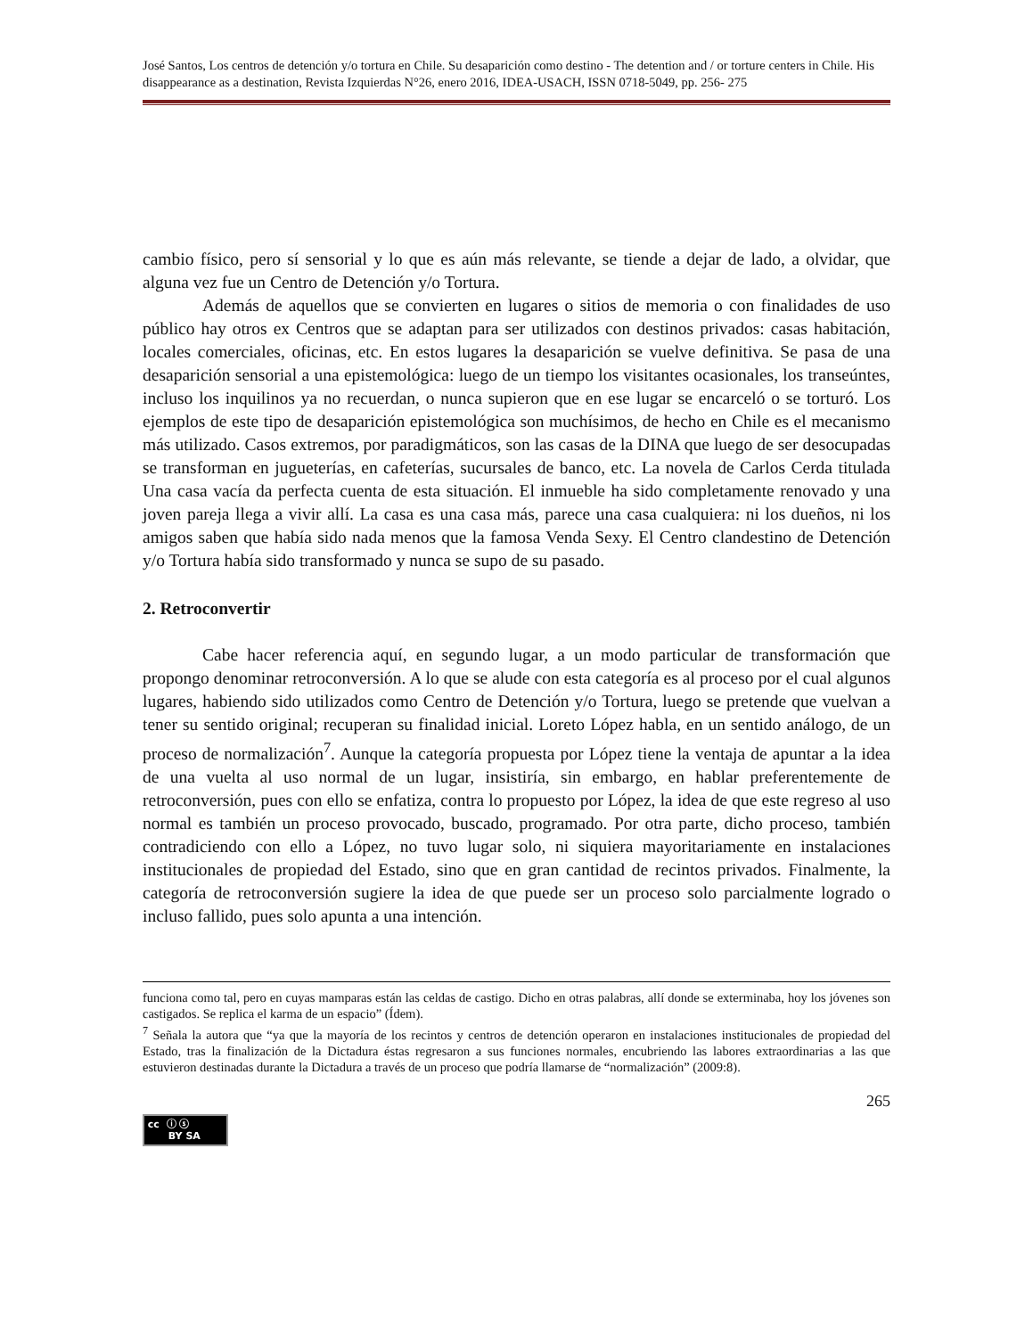José Santos, Los centros de detención y/o tortura en Chile. Su desaparición como destino - The detention and / or torture centers in Chile. His disappearance as a destination, Revista Izquierdas N°26, enero 2016, IDEA-USACH, ISSN 0718-5049, pp. 256- 275
cambio físico, pero sí sensorial y lo que es aún más relevante, se tiende a dejar de lado, a olvidar, que alguna vez fue un Centro de Detención y/o Tortura.
Además de aquellos que se convierten en lugares o sitios de memoria o con finalidades de uso público hay otros ex Centros que se adaptan para ser utilizados con destinos privados: casas habitación, locales comerciales, oficinas, etc. En estos lugares la desaparición se vuelve definitiva. Se pasa de una desaparición sensorial a una epistemológica: luego de un tiempo los visitantes ocasionales, los transeúntes, incluso los inquilinos ya no recuerdan, o nunca supieron que en ese lugar se encarceló o se torturó. Los ejemplos de este tipo de desaparición epistemológica son muchísimos, de hecho en Chile es el mecanismo más utilizado. Casos extremos, por paradigmáticos, son las casas de la DINA que luego de ser desocupadas se transforman en jugueterías, en cafeterías, sucursales de banco, etc. La novela de Carlos Cerda titulada Una casa vacía da perfecta cuenta de esta situación. El inmueble ha sido completamente renovado y una joven pareja llega a vivir allí. La casa es una casa más, parece una casa cualquiera: ni los dueños, ni los amigos saben que había sido nada menos que la famosa Venda Sexy. El Centro clandestino de Detención y/o Tortura había sido transformado y nunca se supo de su pasado.
2. Retroconvertir
Cabe hacer referencia aquí, en segundo lugar, a un modo particular de transformación que propongo denominar retroconversión. A lo que se alude con esta categoría es al proceso por el cual algunos lugares, habiendo sido utilizados como Centro de Detención y/o Tortura, luego se pretende que vuelvan a tener su sentido original; recuperan su finalidad inicial. Loreto López habla, en un sentido análogo, de un proceso de normalización<sup>7</sup>. Aunque la categoría propuesta por López tiene la ventaja de apuntar a la idea de una vuelta al uso normal de un lugar, insistiría, sin embargo, en hablar preferentemente de retroconversión, pues con ello se enfatiza, contra lo propuesto por López, la idea de que este regreso al uso normal es también un proceso provocado, buscado, programado. Por otra parte, dicho proceso, también contradiciendo con ello a López, no tuvo lugar solo, ni siquiera mayoritariamente en instalaciones institucionales de propiedad del Estado, sino que en gran cantidad de recintos privados. Finalmente, la categoría de retroconversión sugiere la idea de que puede ser un proceso solo parcialmente logrado o incluso fallido, pues solo apunta a una intención.
funciona como tal, pero en cuyas mamparas están las celdas de castigo. Dicho en otras palabras, allí donde se exterminaba, hoy los jóvenes son castigados. Se replica el karma de un espacio” (Ídem).
<sup>7</sup> Señala la autora que “ya que la mayoría de los recintos y centros de detención operaron en instalaciones institucionales de propiedad del Estado, tras la finalización de la Dictadura éstas regresaron a sus funciones normales, encubriendo las labores extraordinarias a las que estuvieron destinadas durante la Dictadura a través de un proceso que podría llamarse de “normalización” (2009:8).
265
cc ⓘ ⓢ
BY SA